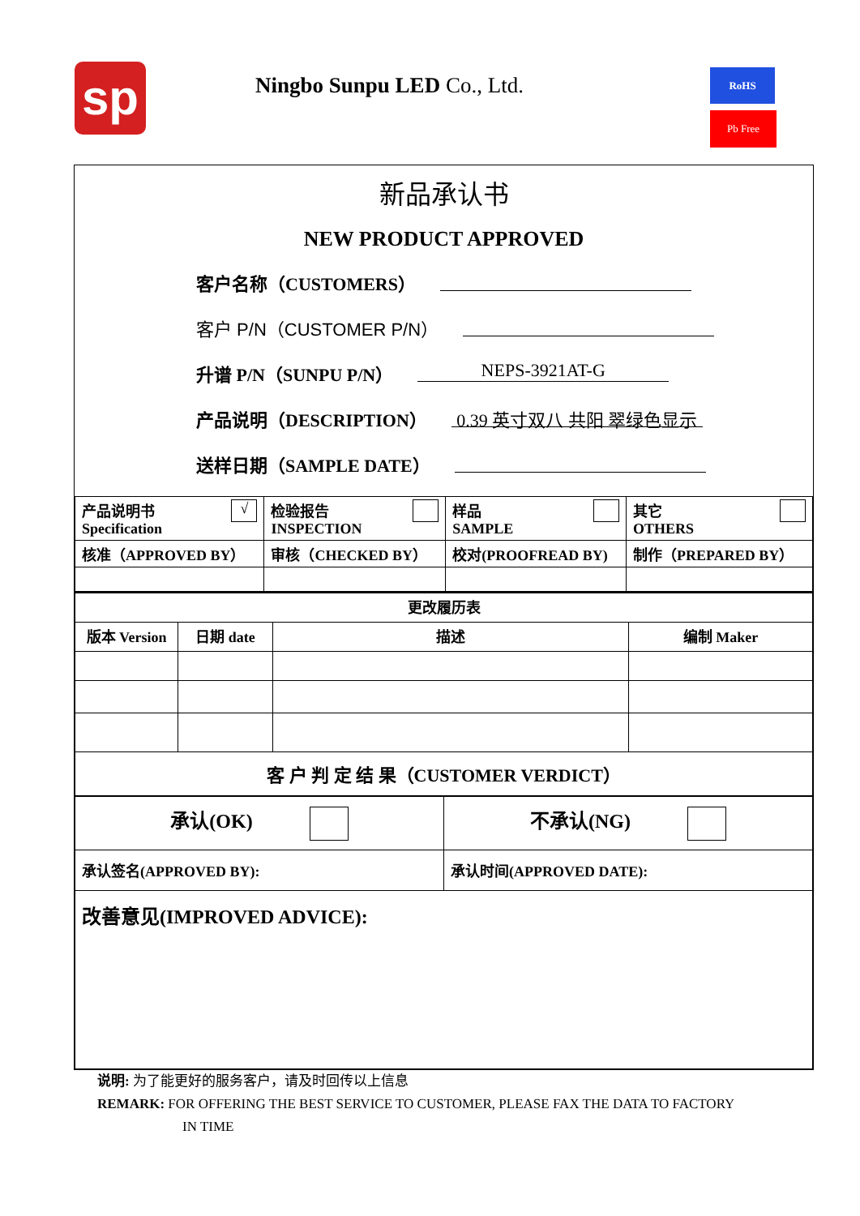sp Ningbo Sunpu LED Co., Ltd. RoHS
Pb Free
新品承认书
NEW PRODUCT APPROVED
客户名称（CUSTOMERS）
客户 P/N（CUSTOMER P/N）
升谱 P/N（SUNPU P/N） NEPS-3921AT-G
产品说明（DESCRIPTION） 0.39 英寸双八 共阳 翠绿色显示
送样日期（SAMPLE DATE）
| 产品说明书 √ Specification | 检验报告 INSPECTION | 样品 SAMPLE | 其它 OTHERS |
| 核准（APPROVED BY） | 审核（CHECKED BY） | 校对(PROOFREAD BY) | 制作（PREPARED BY） |
| 更改履历表 | | | |
| --- | --- | --- | --- |
| 版本 Version | 日期 date | 描述 | 编制 Maker |
| 客 户 判 定 结 果（CUSTOMER VERDICT） | | | |
| 承认(OK) | 不承认(NG) |
| 承认签名(APPROVED BY): | 承认时间(APPROVED DATE): |
| 改善意见(IMPROVED ADVICE): | |
说明: 为了能更好的服务客户，请及时回传以上信息
REMARK: FOR OFFERING THE BEST SERVICE TO CUSTOMER, PLEASE FAX THE DATA TO FACTORY
IN TIME